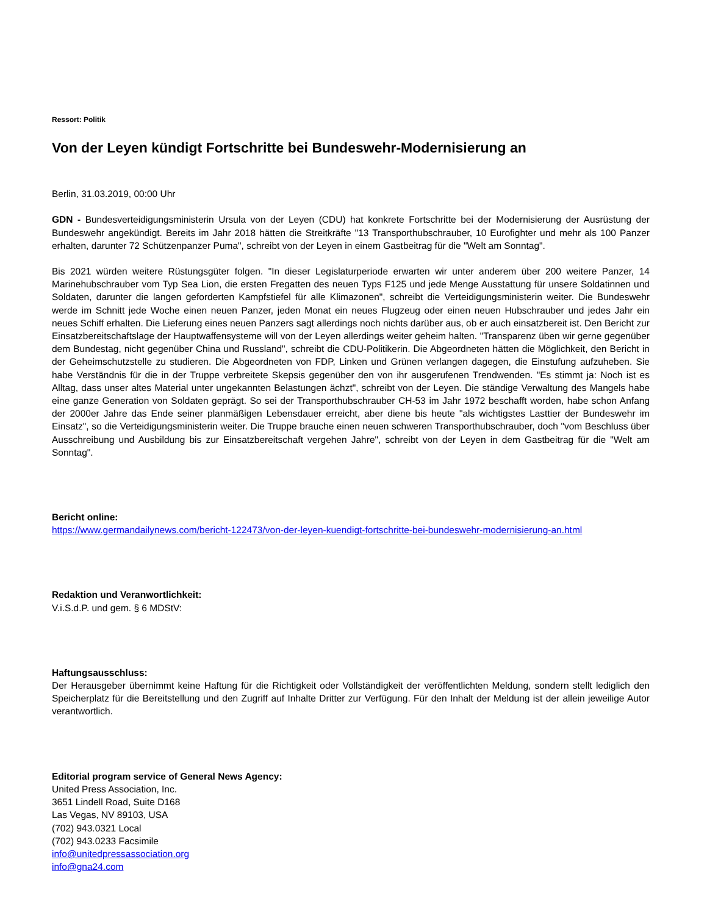Ressort: Politik
Von der Leyen kündigt Fortschritte bei Bundeswehr-Modernisierung an
Berlin, 31.03.2019, 00:00 Uhr
GDN - Bundesverteidigungsministerin Ursula von der Leyen (CDU) hat konkrete Fortschritte bei der Modernisierung der Ausrüstung der Bundeswehr angekündigt. Bereits im Jahr 2018 hätten die Streitkräfte "13 Transporthubschrauber, 10 Eurofighter und mehr als 100 Panzer erhalten, darunter 72 Schützenpanzer Puma", schreibt von der Leyen in einem Gastbeitrag für die "Welt am Sonntag".
Bis 2021 würden weitere Rüstungsgüter folgen. "In dieser Legislaturperiode erwarten wir unter anderem über 200 weitere Panzer, 14 Marinehubschrauber vom Typ Sea Lion, die ersten Fregatten des neuen Typs F125 und jede Menge Ausstattung für unsere Soldatinnen und Soldaten, darunter die langen geforderten Kampfstiefel für alle Klimazonen", schreibt die Verteidigungsministerin weiter. Die Bundeswehr werde im Schnitt jede Woche einen neuen Panzer, jeden Monat ein neues Flugzeug oder einen neuen Hubschrauber und jedes Jahr ein neues Schiff erhalten. Die Lieferung eines neuen Panzers sagt allerdings noch nichts darüber aus, ob er auch einsatzbereit ist. Den Bericht zur Einsatzbereitschaftslage der Hauptwaffensysteme will von der Leyen allerdings weiter geheim halten. "Transparenz üben wir gerne gegenüber dem Bundestag, nicht gegenüber China und Russland", schreibt die CDU-Politikerin. Die Abgeordneten hätten die Möglichkeit, den Bericht in der Geheimschutzstelle zu studieren. Die Abgeordneten von FDP, Linken und Grünen verlangen dagegen, die Einstufung aufzuheben. Sie habe Verständnis für die in der Truppe verbreitete Skepsis gegenüber den von ihr ausgerufenen Trendwenden. "Es stimmt ja: Noch ist es Alltag, dass unser altes Material unter ungekannten Belastungen ächzt", schreibt von der Leyen. Die ständige Verwaltung des Mangels habe eine ganze Generation von Soldaten geprägt. So sei der Transporthubschrauber CH-53 im Jahr 1972 beschafft worden, habe schon Anfang der 2000er Jahre das Ende seiner planmäßigen Lebensdauer erreicht, aber diene bis heute "als wichtigstes Lasttier der Bundeswehr im Einsatz", so die Verteidigungsministerin weiter. Die Truppe brauche einen neuen schweren Transporthubschrauber, doch "vom Beschluss über Ausschreibung und Ausbildung bis zur Einsatzbereitschaft vergehen Jahre", schreibt von der Leyen in dem Gastbeitrag für die "Welt am Sonntag".
Bericht online:
https://www.germandailynews.com/bericht-122473/von-der-leyen-kuendigt-fortschritte-bei-bundeswehr-modernisierung-an.html
Redaktion und Veranwortlichkeit:
V.i.S.d.P. und gem. § 6 MDStV:
Haftungsausschluss:
Der Herausgeber übernimmt keine Haftung für die Richtigkeit oder Vollständigkeit der veröffentlichten Meldung, sondern stellt lediglich den Speicherplatz für die Bereitstellung und den Zugriff auf Inhalte Dritter zur Verfügung. Für den Inhalt der Meldung ist der allein jeweilige Autor verantwortlich.
Editorial program service of General News Agency:
United Press Association, Inc.
3651 Lindell Road, Suite D168
Las Vegas, NV 89103, USA
(702) 943.0321 Local
(702) 943.0233 Facsimile
info@unitedpressassociation.org
info@gna24.com